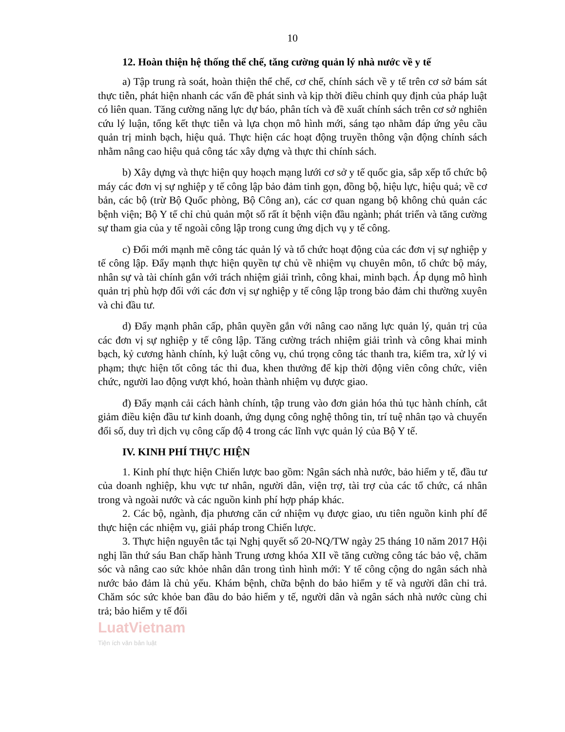10
12. Hoàn thiện hệ thống thể chế, tăng cường quản lý nhà nước về y tế
a) Tập trung rà soát, hoàn thiện thể chế, cơ chế, chính sách về y tế trên cơ sở bám sát thực tiễn, phát hiện nhanh các vấn đề phát sinh và kịp thời điều chỉnh quy định của pháp luật có liên quan. Tăng cường năng lực dự báo, phân tích và đề xuất chính sách trên cơ sở nghiên cứu lý luận, tổng kết thực tiễn và lựa chọn mô hình mới, sáng tạo nhằm đáp ứng yêu cầu quản trị minh bạch, hiệu quả. Thực hiện các hoạt động truyền thông vận động chính sách nhằm nâng cao hiệu quả công tác xây dựng và thực thi chính sách.
b) Xây dựng và thực hiện quy hoạch mạng lưới cơ sở y tế quốc gia, sắp xếp tổ chức bộ máy các đơn vị sự nghiệp y tế công lập bảo đảm tinh gọn, đồng bộ, hiệu lực, hiệu quả; về cơ bản, các bộ (trừ Bộ Quốc phòng, Bộ Công an), các cơ quan ngang bộ không chủ quản các bệnh viện; Bộ Y tế chỉ chủ quản một số rất ít bệnh viện đầu ngành; phát triển và tăng cường sự tham gia của y tế ngoài công lập trong cung ứng dịch vụ y tế công.
c) Đổi mới mạnh mẽ công tác quản lý và tổ chức hoạt động của các đơn vị sự nghiệp y tế công lập. Đẩy mạnh thực hiện quyền tự chủ về nhiệm vụ chuyên môn, tổ chức bộ máy, nhân sự và tài chính gắn với trách nhiệm giải trình, công khai, minh bạch. Áp dụng mô hình quản trị phù hợp đối với các đơn vị sự nghiệp y tế công lập trong bảo đảm chi thường xuyên và chi đầu tư.
d) Đẩy mạnh phân cấp, phân quyền gắn với nâng cao năng lực quản lý, quản trị của các đơn vị sự nghiệp y tế công lập. Tăng cường trách nhiệm giải trình và công khai minh bạch, kỷ cương hành chính, kỷ luật công vụ, chú trọng công tác thanh tra, kiểm tra, xử lý vi phạm; thực hiện tốt công tác thi đua, khen thưởng để kịp thời động viên công chức, viên chức, người lao động vượt khó, hoàn thành nhiệm vụ được giao.
đ) Đẩy mạnh cải cách hành chính, tập trung vào đơn giản hóa thủ tục hành chính, cắt giảm điều kiện đầu tư kinh doanh, ứng dụng công nghệ thông tin, trí tuệ nhân tạo và chuyển đổi số, duy trì dịch vụ công cấp độ 4 trong các lĩnh vực quản lý của Bộ Y tế.
IV. KINH PHÍ THỰC HIỆN
1. Kinh phí thực hiện Chiến lược bao gồm: Ngân sách nhà nước, bảo hiểm y tế, đầu tư của doanh nghiệp, khu vực tư nhân, người dân, viện trợ, tài trợ của các tổ chức, cá nhân trong và ngoài nước và các nguồn kinh phí hợp pháp khác.
2. Các bộ, ngành, địa phương căn cứ nhiệm vụ được giao, ưu tiên nguồn kinh phí để thực hiện các nhiệm vụ, giải pháp trong Chiến lược.
3. Thực hiện nguyên tắc tại Nghị quyết số 20-NQ/TW ngày 25 tháng 10 năm 2017 Hội nghị lần thứ sáu Ban chấp hành Trung ương khóa XII về tăng cường công tác bảo vệ, chăm sóc và nâng cao sức khỏe nhân dân trong tình hình mới: Y tế công cộng do ngân sách nhà nước bảo đảm là chủ yếu. Khám bệnh, chữa bệnh do bảo hiểm y tế và người dân chi trả. Chăm sóc sức khỏe ban đầu do bảo hiểm y tế, người dân và ngân sách nhà nước cùng chi trả; bảo hiểm y tế đối
LuatVietnam
Tiện ích văn bản luật